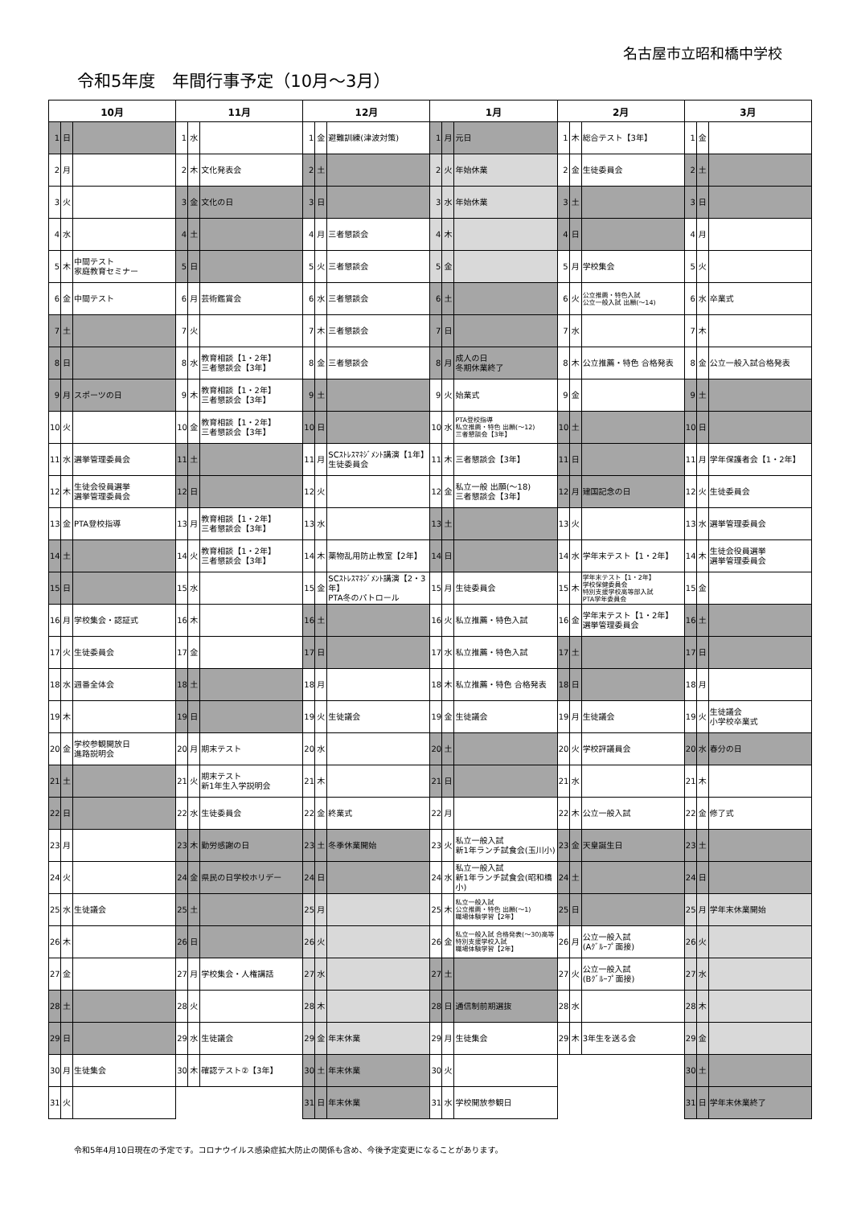名古屋市立昭和橋中学校
令和5年度　年間行事予定（10月～3月）
| 10月 | | | 11月 | | | 12月 | | | 1月 | | | 2月 | | | 3月 | | |
| --- | --- | --- | --- | --- | --- | --- | --- | --- | --- | --- | --- | --- | --- | --- | --- | --- | --- |
| 1 | 日 | | 1 | 水 | | 1 | 金 | 避難訓練(津波対策) | 1 | 月 | 元日 | 1 | 木 | 総合テスト【3年】 | 1 | 金 | |
| 2 | 月 | | 2 | 木 | 文化発表会 | 2 | 土 | | 2 | 火 | 年始休業 | 2 | 金 | 生徒委員会 | 2 | 土 | |
| 3 | 火 | | 3 | 金 | 文化の日 | 3 | 日 | | 3 | 水 | 年始休業 | 3 | 土 | | 3 | 日 | |
| 4 | 水 | | 4 | 土 | | 4 | 月 | 三者懇談会 | 4 | 木 | | 4 | 日 | | 4 | 月 | |
| 5 | 木 | 中間テスト 家庭教育セミナー | 5 | 日 | | 5 | 火 | 三者懇談会 | 5 | 金 | | 5 | 月 | 学校集会 | 5 | 火 | |
| 6 | 金 | 中間テスト | 6 | 月 | 芸術鑑賞会 | 6 | 水 | 三者懇談会 | 6 | 土 | | 6 | 火 | 公立推薦・特色入試 公立一般入試 出願(～14) | 6 | 水 | 卒業式 |
| 7 | 土 | | 7 | 火 | | 7 | 木 | 三者懇談会 | 7 | 日 | | 7 | 水 | | 7 | 木 | |
| 8 | 日 | | 8 | 水 | 教育相談【1・2年】 三者懇談会【3年】 | 8 | 金 | 三者懇談会 | 8 | 月 | 成人の日 冬期休業終了 | 8 | 木 | 公立推薦・特色 合格発表 | 8 | 金 | 公立一般入試合格発表 |
| 9 | 月 | スポーツの日 | 9 | 木 | 教育相談【1・2年】 三者懇談会【3年】 | 9 | 土 | | 9 | 火 | 始業式 | 9 | 金 | | 9 | 土 | |
| 10 | 火 | | 10 | 金 | 教育相談【1・2年】 三者懇談会【3年】 | 10 | 日 | | 10 | 水 | PTA登校指導 私立推薦・特色 出願(～12) 三者懇談会【3年】 | 10 | 土 | | 10 | 日 | |
| 11 | 水 | 選挙管理委員会 | 11 | 土 | | 11 | 月 | SCｽﾄﾚｽﾏﾈｼﾞﾒﾝﾄ講演【1年】 生徒委員会 | 11 | 木 | 三者懇談会【3年】 | 11 | 日 | | 11 | 月 | 学年保護者会【1・2年】 |
| 12 | 木 | 生徒会役員選挙 選挙管理委員会 | 12 | 日 | | 12 | 火 | | 12 | 金 | 私立一般 出願(～18) 三者懇談会【3年】 | 12 | 月 | 建国記念の日 | 12 | 火 | 生徒委員会 |
| 13 | 金 | PTA登校指導 | 13 | 月 | 教育相談【1・2年】 三者懇談会【3年】 | 13 | 水 | | 13 | 土 | | 13 | 火 | | 13 | 水 | 選挙管理委員会 |
| 14 | 土 | | 14 | 火 | 教育相談【1・2年】 三者懇談会【3年】 | 14 | 木 | 薬物乱用防止教室【2年】 | 14 | 日 | | 14 | 水 | 学年末テスト【1・2年】 | 14 | 木 | 生徒会役員選挙 選挙管理委員会 |
| 15 | 日 | | 15 | 水 | | 15 | 金 | SCｽﾄﾚｽﾏﾈｼﾞﾒﾝﾄ講演【2・3年】 PTA冬のパトロール | 15 | 月 | 生徒委員会 | 15 | 木 | 学年末テスト【1・2年】 学校保健委員会 特別支援学校高等部入試 PTA学年委員会 | 15 | 金 | |
| 16 | 月 | 学校集会・認証式 | 16 | 木 | | 16 | 土 | | 16 | 火 | 私立推薦・特色入試 | 16 | 金 | 学年末テスト【1・2年】 選挙管理委員会 | 16 | 土 | |
| 17 | 火 | 生徒委員会 | 17 | 金 | | 17 | 日 | | 17 | 水 | 私立推薦・特色入試 | 17 | 土 | | 17 | 日 | |
| 18 | 水 | 週番全体会 | 18 | 土 | | 18 | 月 | | 18 | 木 | 私立推薦・特色 合格発表 | 18 | 日 | | 18 | 月 | |
| 19 | 木 | | 19 | 日 | | 19 | 火 | 生徒議会 | 19 | 金 | 生徒議会 | 19 | 月 | 生徒議会 | 19 | 火 | 生徒議会 小学校卒業式 |
| 20 | 金 | 学校参観開放日 進路説明会 | 20 | 月 | 期末テスト | 20 | 水 | | 20 | 土 | | 20 | 火 | 学校評議員会 | 20 | 水 | 春分の日 |
| 21 | 土 | | 21 | 火 | 期末テスト 新1年生入学説明会 | 21 | 木 | | 21 | 日 | | 21 | 水 | | 21 | 木 | |
| 22 | 日 | | 22 | 水 | 生徒委員会 | 22 | 金 | 終業式 | 22 | 月 | | 22 | 木 | 公立一般入試 | 22 | 金 | 修了式 |
| 23 | 月 | | 23 | 木 | 勤労感謝の日 | 23 | 土 | 冬季休業開始 | 23 | 火 | 私立一般入試 新1年ランチ試食会(玉川小) | 23 | 金 | 天皇誕生日 | 23 | 土 | |
| 24 | 火 | | 24 | 金 | 県民の日学校ホリデー | 24 | 日 | | 24 | 水 | 私立一般入試 新1年ランチ試食会(昭和橋小) | 24 | 土 | | 24 | 日 | |
| 25 | 水 | 生徒議会 | 25 | 土 | | 25 | 月 | | 25 | 木 | 私立一般入試 公立推薦・特色 出願(～1) 職場体験学習【2年】 | 25 | 日 | | 25 | 月 | 学年末休業開始 |
| 26 | 木 | | 26 | 日 | | 26 | 火 | | 26 | 金 | 私立一般入試 合格発表(～30)高等特別支援学校入試 職場体験学習【2年】 | 26 | 月 | 公立一般入試 (Aｸﾞﾙｰﾌﾟ面接) | 26 | 火 | |
| 27 | 金 | | 27 | 月 | 学校集会・人権講話 | 27 | 水 | | 27 | 土 | | 27 | 火 | 公立一般入試 (Bｸﾞﾙｰﾌﾟ面接) | 27 | 水 | |
| 28 | 土 | | 28 | 火 | | 28 | 木 | | 28 | 日 | 通信制前期選抜 | 28 | 水 | | 28 | 木 | |
| 29 | 日 | | 29 | 水 | 生徒議会 | 29 | 金 | 年末休業 | 29 | 月 | 生徒集会 | 29 | 木 | 3年生を送る会 | 29 | 金 | |
| 30 | 月 | 生徒集会 | 30 | 木 | 確認テスト②【3年】 | 30 | 土 | 年末休業 | 30 | 火 | | | | | 30 | 土 | |
| 31 | 火 | | | | | 31 | 日 | 年末休業 | 31 | 水 | 学校開放参観日 | | | | 31 | 日 | 学年末休業終了 |
令和5年4月10日現在の予定です。コロナウイルス感染症拡大防止の関係も含め、今後予定変更になることがあります。